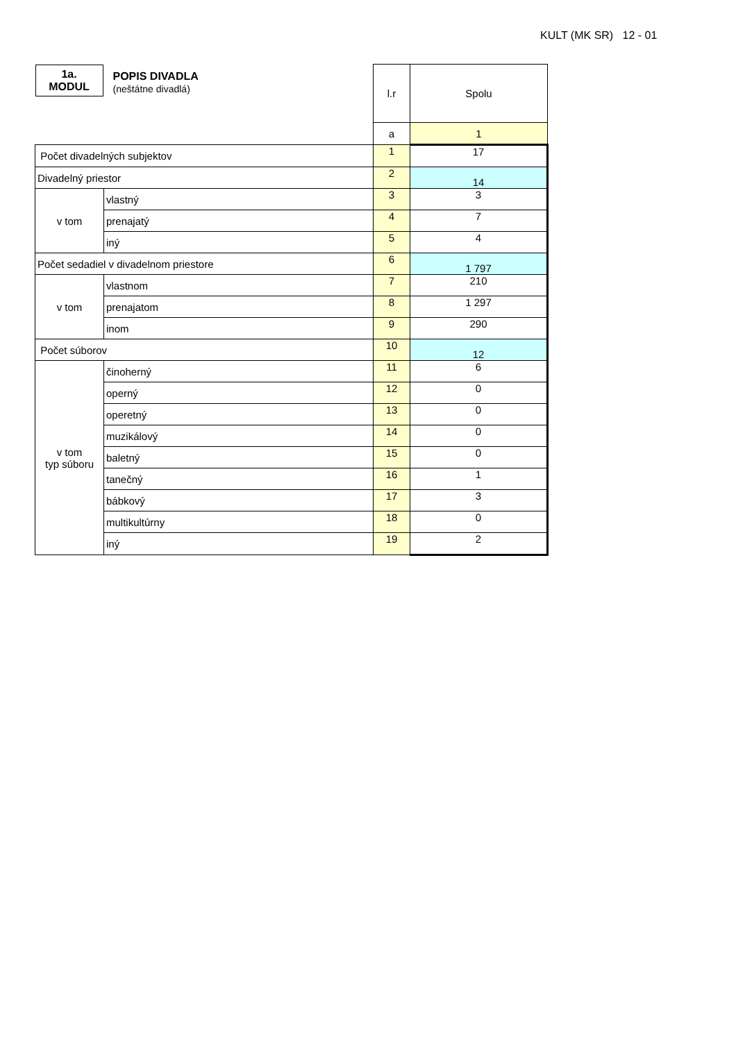KULT (MK SR) 12 - 01
| 1a. MODUL POPIS DIVADLA (neštátne divadlá) | | l.r | Spolu |
| | | a | 1 |
| Počet divadelných subjektov | | 1 | 17 |
| Divadelný priestor | | 2 | 14 |
| v tom | vlastný | 3 | 3 |
| | prenajatý | 4 | 7 |
| | iný | 5 | 4 |
| Počet sedadiel v divadelnom priestore | | 6 | 1 797 |
| v tom | vlastnom | 7 | 210 |
| | prenajatom | 8 | 1 297 |
| | inom | 9 | 290 |
| Počet súborov | | 10 | 12 |
| v tom typ súboru | činoherný | 11 | 6 |
| | operný | 12 | 0 |
| | operetný | 13 | 0 |
| | muzikálový | 14 | 0 |
| | baletný | 15 | 0 |
| | tanečný | 16 | 1 |
| | bábkový | 17 | 3 |
| | multikultúrny | 18 | 0 |
| | iný | 19 | 2 |